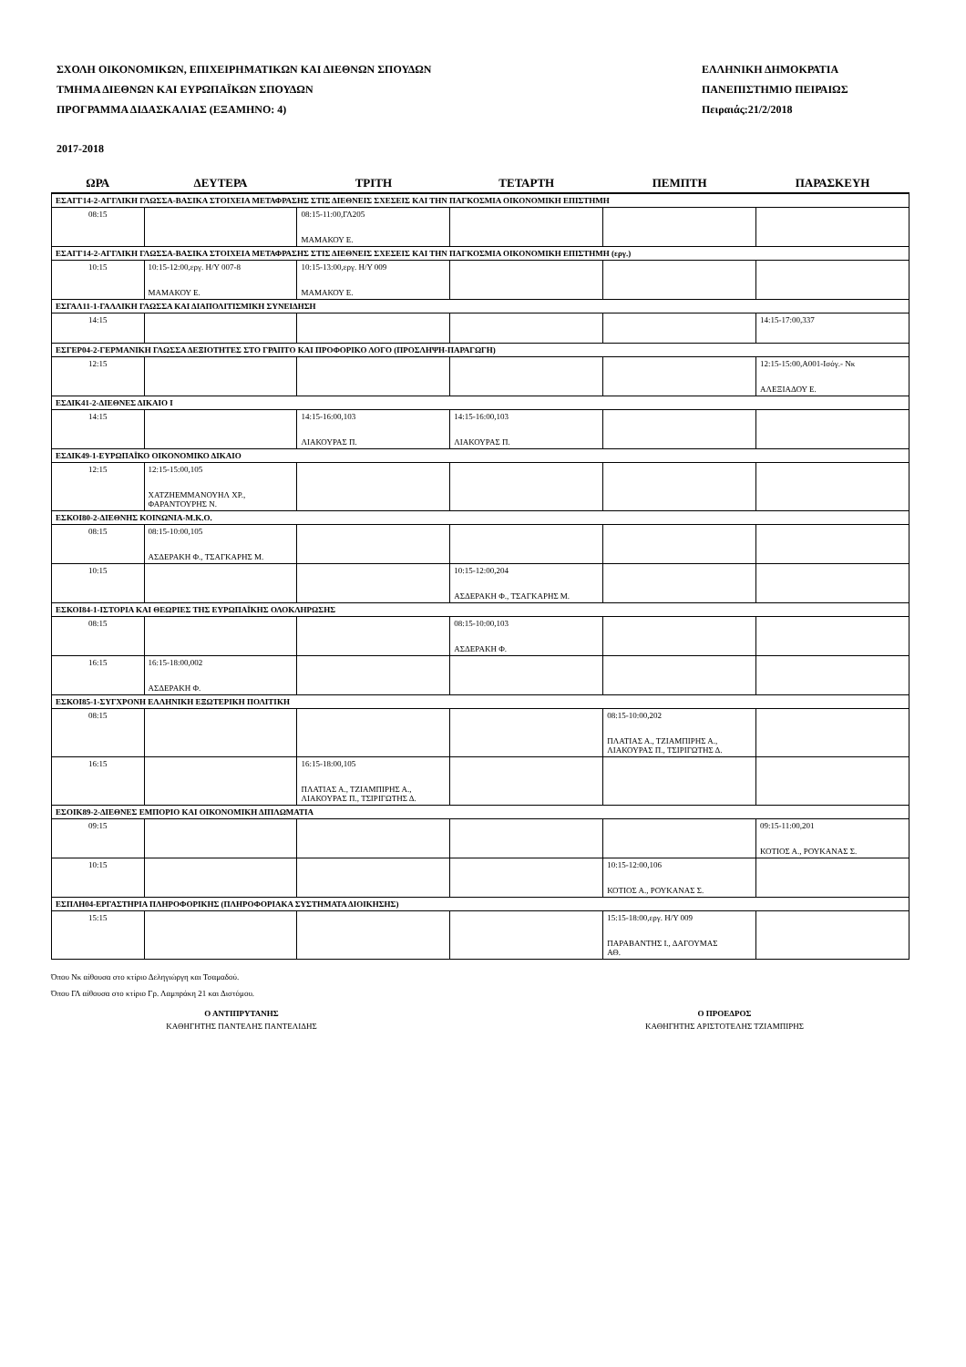ΣΧΟΛΗ ΟΙΚΟΝΟΜΙΚΩΝ, ΕΠΙΧΕΙΡΗΜΑΤΙΚΩΝ ΚΑΙ ΔΙΕΘΝΩΝ ΣΠΟΥΔΩΝ
ΤΜΗΜΑ ΔΙΕΘΝΩΝ ΚΑΙ ΕΥΡΩΠΑΪΚΩΝ ΣΠΟΥΔΩΝ
ΠΡΟΓΡΑΜΜΑ ΔΙΔΑΣΚΑΛΙΑΣ (ΕΞΑΜΗΝΟ: 4)
ΕΛΛΗΝΙΚΗ ΔΗΜΟΚΡΑΤΙΑ
ΠΑΝΕΠΙΣΤΗΜΙΟ ΠΕΙΡΑΙΩΣ
Πειραιάς:21/2/2018
2017-2018
| ΩΡΑ | ΔΕΥΤΕΡΑ | ΤΡΙΤΗ | ΤΕΤΑΡΤΗ | ΠΕΜΠΤΗ | ΠΑΡΑΣΚΕΥΗ |
| --- | --- | --- | --- | --- | --- |
| ΕΣΑΓΓ14-2-ΑΓΓΛΙΚΗ ΓΛΩΣΣΑ-ΒΑΣΙΚΑ ΣΤΟΙΧΕΙΑ ΜΕΤΑΦΡΑΣΗΣ ΣΤΙΣ ΔΙΕΘΝΕΙΣ ΣΧΕΣΕΙΣ ΚΑΙ ΤΗΝ ΠΑΓΚΟΣΜΙΑ ΟΙΚΟΝΟΜΙΚΗ ΕΠΙΣΤΗΜΗ | | | | | |
| 08:15 | | 08:15-11:00,ΓΛ205 ΜΑΜΑΚΟΥ Ε. | | | |
| ΕΣΑΓΓ14-2-ΑΓΓΛΙΚΗ ΓΛΩΣΣΑ-ΒΑΣΙΚΑ ΣΤΟΙΧΕΙΑ ΜΕΤΑΦΡΑΣΗΣ ΣΤΙΣ ΔΙΕΘΝΕΙΣ ΣΧΕΣΕΙΣ ΚΑΙ ΤΗΝ ΠΑΓΚΟΣΜΙΑ ΟΙΚΟΝΟΜΙΚΗ ΕΠΙΣΤΗΜΗ (εργ.) | | | | | |
| 10:15 | 10:15-12:00,εργ. Η/Υ 007-8 ΜΑΜΑΚΟΥ Ε. | 10:15-13:00,εργ. Η/Υ 009 ΜΑΜΑΚΟΥ Ε. | | | |
| ΕΣΓΑΛ11-1-ΓΑΛΛΙΚΗ ΓΛΩΣΣΑ ΚΑΙ ΔΙΑΠΟΛΙΤΙΣΜΙΚΗ ΣΥΝΕΙΔΗΣΗ | | | | | |
| 14:15 | | | | | 14:15-17:00,337 |
| ΕΣΓΕΡ04-2-ΓΕΡΜΑΝΙΚΗ ΓΛΩΣΣΑ ΔΕΞΙΟΤΗΤΕΣ ΣΤΟ ΓΡΑΠΤΟ ΚΑΙ ΠΡΟΦΟΡΙΚΟ ΛΟΓΟ (ΠΡΟΣΛΗΨΗ-ΠΑΡΑΓΩΓΗ) | | | | | |
| 12:15 | | | | | 12:15-15:00,Α001-Ισόγ.- Νκ ΑΛΕΞΙΑΔΟΥ Ε. |
| ΕΣΔΙΚ41-2-ΔΙΕΘΝΕΣ ΔΙΚΑΙΟ Ι | | | | | |
| 14:15 | | 14:15-16:00,103 ΛΙΑΚΟΥΡΑΣ Π. | 14:15-16:00,103 ΛΙΑΚΟΥΡΑΣ Π. | | |
| ΕΣΔΙΚ49-1-ΕΥΡΩΠΑΪΚΟ ΟΙΚΟΝΟΜΙΚΟ ΔΙΚΑΙΟ | | | | | |
| 12:15 | 12:15-15:00,105 ΧΑΤΖΗΕΜΜΑΝΟΥΗΛ ΧΡ., ΦΑΡΑΝΤΟΥΡΗΣ Ν. | | | | |
| ΕΣΚΟΙ80-2-ΔΙΕΘΝΗΣ ΚΟΙΝΩΝΙΑ-Μ.Κ.Ο. | | | | | |
| 08:15 | 08:15-10:00,105 ΑΣΔΕΡΑΚΗ Φ., ΤΣΑΓΚΑΡΗΣ Μ. | | | | |
| 10:15 | | | 10:15-12:00,204 ΑΣΔΕΡΑΚΗ Φ., ΤΣΑΓΚΑΡΗΣ Μ. | | |
| ΕΣΚΟΙ84-1-ΙΣΤΟΡΙΑ ΚΑΙ ΘΕΩΡΙΕΣ ΤΗΣ ΕΥΡΩΠΑΪΚΗΣ ΟΛΟΚΛΗΡΩΣΗΣ | | | | | |
| 08:15 | | | 08:15-10:00,103 ΑΣΔΕΡΑΚΗ Φ. | | |
| 16:15 | 16:15-18:00,002 ΑΣΔΕΡΑΚΗ Φ. | | | | |
| ΕΣΚΟΙ85-1-ΣΥΓΧΡΟΝΗ ΕΛΛΗΝΙΚΗ ΕΞΩΤΕΡΙΚΗ ΠΟΛΙΤΙΚΗ | | | | | |
| 08:15 | | | | 08:15-10:00,202 ΠΛΑΤΙΑΣ Α., ΤΖΙΑΜΠΙΡΗΣ Α., ΛΙΑΚΟΥΡΑΣ Π., ΤΣΙΡΙΓΩΤΗΣ Δ. | |
| 16:15 | | 16:15-18:00,105 ΠΛΑΤΙΑΣ Α., ΤΖΙΑΜΠΙΡΗΣ Α., ΛΙΑΚΟΥΡΑΣ Π., ΤΣΙΡΙΓΩΤΗΣ Δ. | | | |
| ΕΣΟΙΚ89-2-ΔΙΕΘΝΕΣ ΕΜΠΟΡΙΟ ΚΑΙ ΟΙΚΟΝΟΜΙΚΗ ΔΙΠΛΩΜΑΤΙΑ | | | | | |
| 09:15 | | | | | 09:15-11:00,201 ΚΟΤΙΟΣ Α., ΡΟΥΚΑΝΑΣ Σ. |
| 10:15 | | | | 10:15-12:00,106 ΚΟΤΙΟΣ Α., ΡΟΥΚΑΝΑΣ Σ. | |
| ΕΣΠΛΗ04-ΕΡΓΑΣΤΗΡΙΑ ΠΛΗΡΟΦΟΡΙΚΗΣ (ΠΛΗΡΟΦΟΡΙΑΚΑ ΣΥΣΤΗΜΑΤΑ ΔΙΟΙΚΗΣΗΣ) | | | | | |
| 15:15 | | | | 15:15-18:00,εργ. Η/Υ 009 ΠΑΡΑΒΑΝΤΗΣ Ι., ΔΑΓΟΥΜΑΣ ΑΘ. | |
Όπου Νκ αίθουσα στο κτίριο Δεληγιώργη και Τσαμαδού.
Όπου ΓΛ αίθουσα στο κτίριο Γρ. Λαμπράκη 21 και Διστόμου.
Ο ΑΝΤΙΠΡΥΤΑΝΗΣ
ΚΑΘΗΓΗΤΗΣ ΠΑΝΤΕΛΗΣ ΠΑΝΤΕΛΙΔΗΣ
Ο ΠΡΟΕΔΡΟΣ
ΚΑΘΗΓΗΤΗΣ ΑΡΙΣΤΟΤΕΛΗΣ ΤΖΙΑΜΠΙΡΗΣ